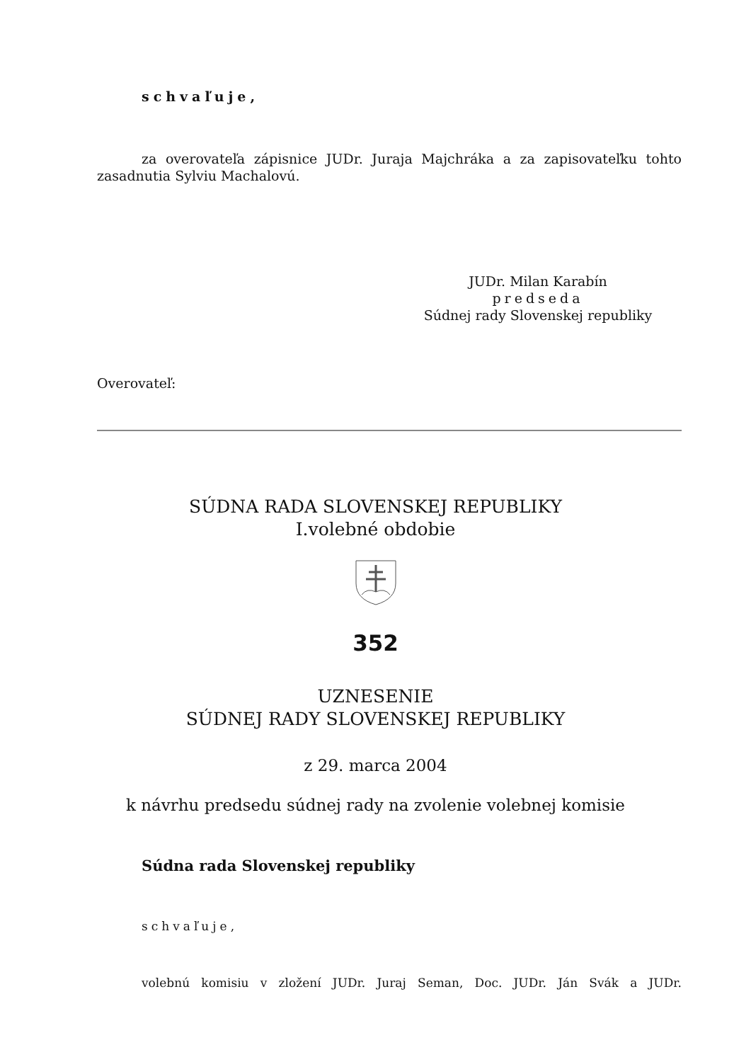schvaľuje,
za overovateľa zápisnice JUDr. Juraja Majchráka a za zapisovateľku tohto zasadnutia Sylviu Machalovú.
JUDr. Milan Karabín
predseda
Súdnej rady Slovenskej republiky
Overovateľ:
SÚDNA RADA SLOVENSKEJ REPUBLIKY
I.volebné obdobie
352
UZNESENIE
SÚDNEJ RADY SLOVENSKEJ REPUBLIKY
z 29. marca 2004
k návrhu predsedu súdnej rady na zvolenie volebnej komisie
Súdna rada Slovenskej republiky
schvaľuje,
volebnú komisiu v zložení JUDr. Juraj Seman, Doc. JUDr. Ján Svák a JUDr.